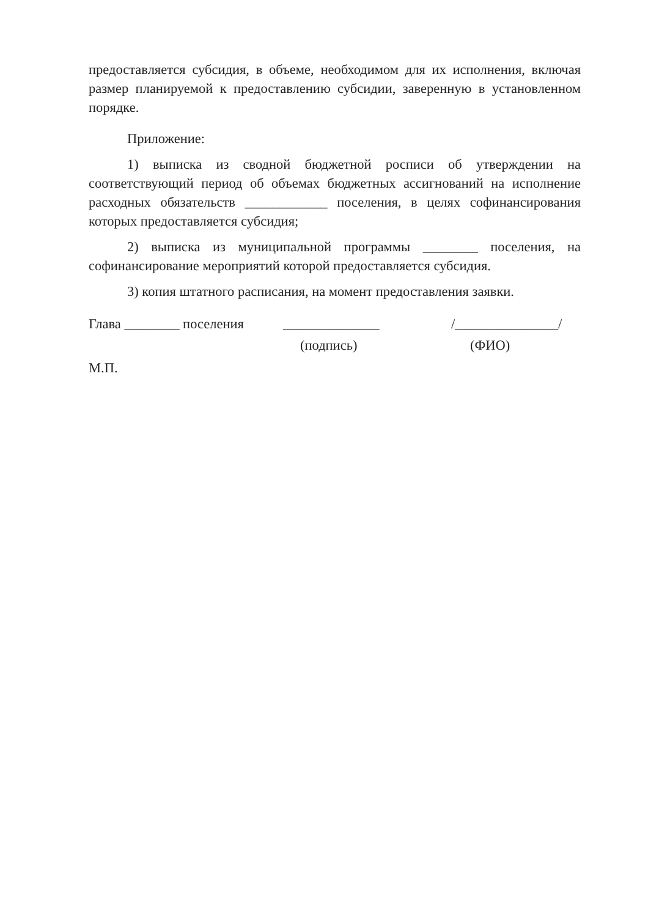предоставляется субсидия, в объеме, необходимом для их исполнения, включая размер планируемой к предоставлению субсидии, заверенную в установленном порядке.
Приложение:
1) выписка из сводной бюджетной росписи об утверждении на соответствующий период об объемах бюджетных ассигнований на исполнение расходных обязательств ____________ поселения, в целях софинансирования которых предоставляется субсидия;
2) выписка из муниципальной программы ________ поселения, на софинансирование мероприятий которой предоставляется субсидия.
3) копия штатного расписания, на момент предоставления заявки.
Глава ________ поселения
______________
/_______________/
(подпись) (ФИО)
М.П.